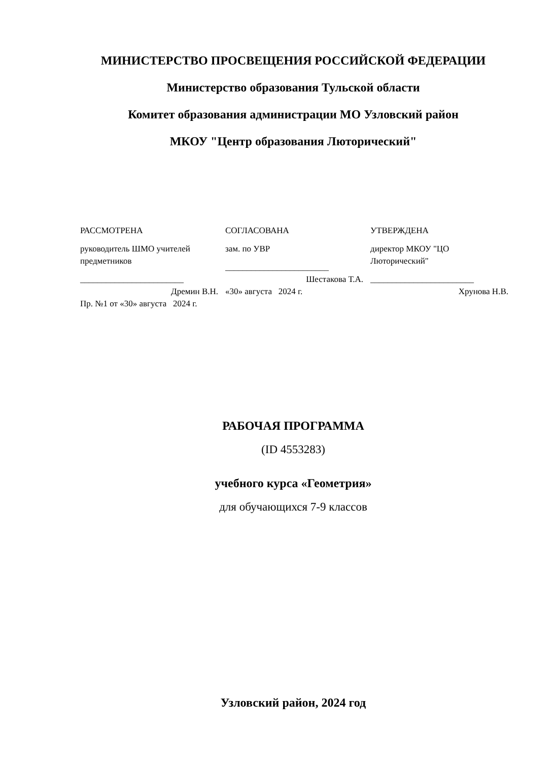МИНИСТЕРСТВО ПРОСВЕЩЕНИЯ РОССИЙСКОЙ ФЕДЕРАЦИИ
Министерство образования Тульской области
Комитет образования администрации МО Узловский район
МКОУ "Центр образования Люторический"
РАССМОТРЕНА
руководитель ШМО учителей предметников
________________________
Дремин В.Н.
Пр. №1 от «30» августа 2024 г.
СОГЛАСОВАНА
зам. по УВР
________________________
Шестакова Т.А.
«30» августа 2024 г.
УТВЕРЖДЕНА
директор МКОУ "ЦО Люторический"
________________________
Хрунова Н.В.
РАБОЧАЯ ПРОГРАММА
(ID 4553283)
учебного курса «Геометрия»
для обучающихся 7-9 классов
Узловский район, 2024 год